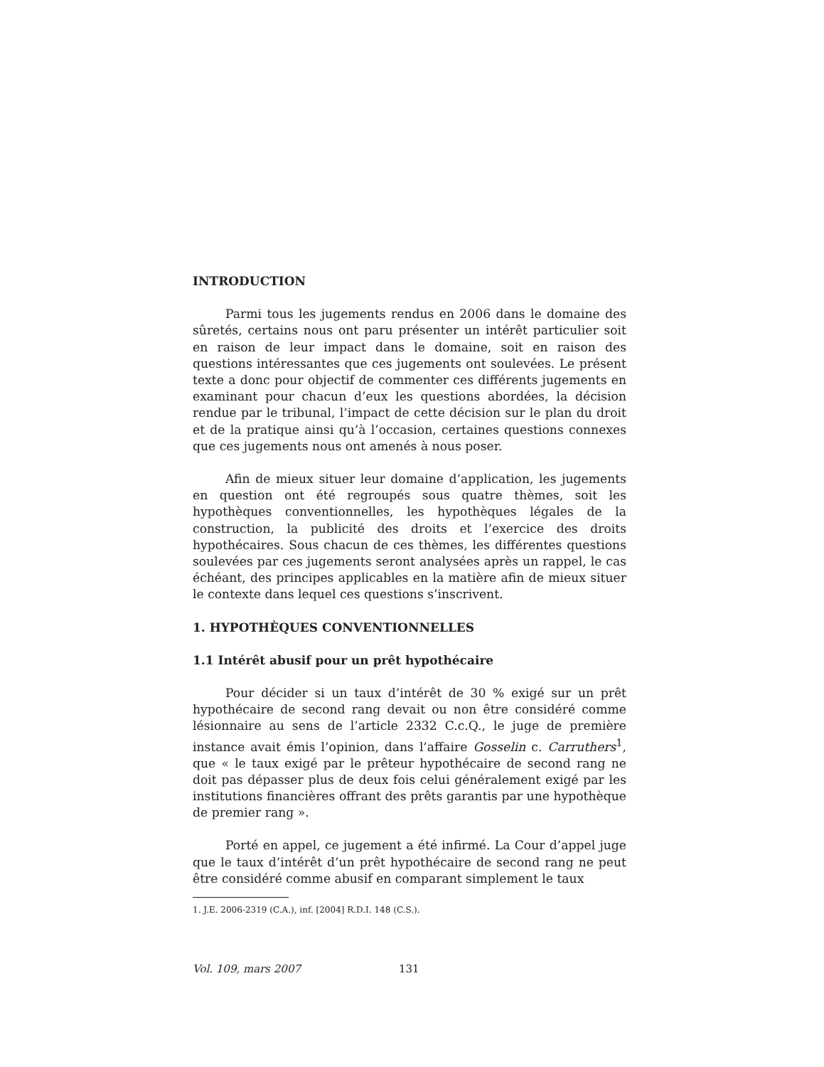INTRODUCTION
Parmi tous les jugements rendus en 2006 dans le domaine des sûretés, certains nous ont paru présenter un intérêt particulier soit en raison de leur impact dans le domaine, soit en raison des questions intéressantes que ces jugements ont soulevées. Le présent texte a donc pour objectif de commenter ces différents jugements en examinant pour chacun d’eux les questions abordées, la décision rendue par le tribunal, l’impact de cette décision sur le plan du droit et de la pratique ainsi qu’à l’occasion, certaines questions connexes que ces jugements nous ont amenés à nous poser.
Afin de mieux situer leur domaine d’application, les jugements en question ont été regroupés sous quatre thèmes, soit les hypothèques conventionnelles, les hypothèques légales de la construction, la publicité des droits et l’exercice des droits hypothécaires. Sous chacun de ces thèmes, les différentes questions soulevées par ces jugements seront analysées après un rappel, le cas échéant, des principes applicables en la matière afin de mieux situer le contexte dans lequel ces questions s’inscrivent.
1. HYPOTHÈQUES CONVENTIONNELLES
1.1 Intérêt abusif pour un prêt hypothécaire
Pour décider si un taux d’intérêt de 30 % exigé sur un prêt hypothécaire de second rang devait ou non être considéré comme lésionnaire au sens de l’article 2332 C.c.Q., le juge de première instance avait émis l’opinion, dans l’affaire Gosselin c. Carruthers<sup>1</sup>, que « le taux exigé par le prêteur hypothécaire de second rang ne doit pas dépasser plus de deux fois celui généralement exigé par les institutions financières offrant des prêts garantis par une hypothèque de premier rang ».
Porté en appel, ce jugement a été infirmé. La Cour d’appel juge que le taux d’intérêt d’un prêt hypothécaire de second rang ne peut être considéré comme abusif en comparant simplement le taux
1. J.E. 2006-2319 (C.A.), inf. [2004] R.D.I. 148 (C.S.).
Vol. 109, mars 2007 131